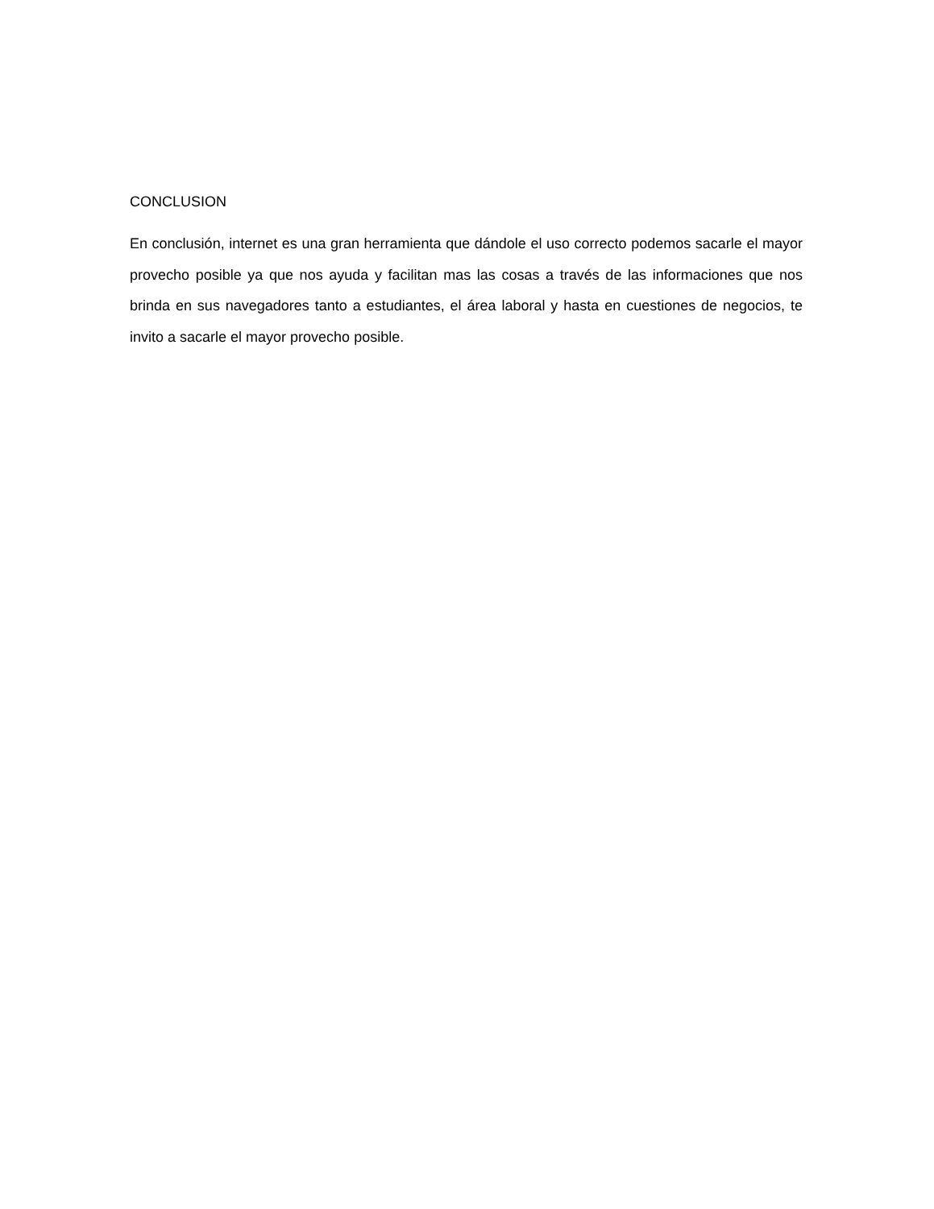CONCLUSION
En conclusión, internet es una gran herramienta que dándole el uso correcto podemos sacarle el mayor provecho posible ya que nos ayuda y facilitan mas las cosas a través de las informaciones que nos brinda en sus navegadores tanto a estudiantes, el área laboral y hasta en cuestiones de negocios, te invito a sacarle el mayor provecho posible.